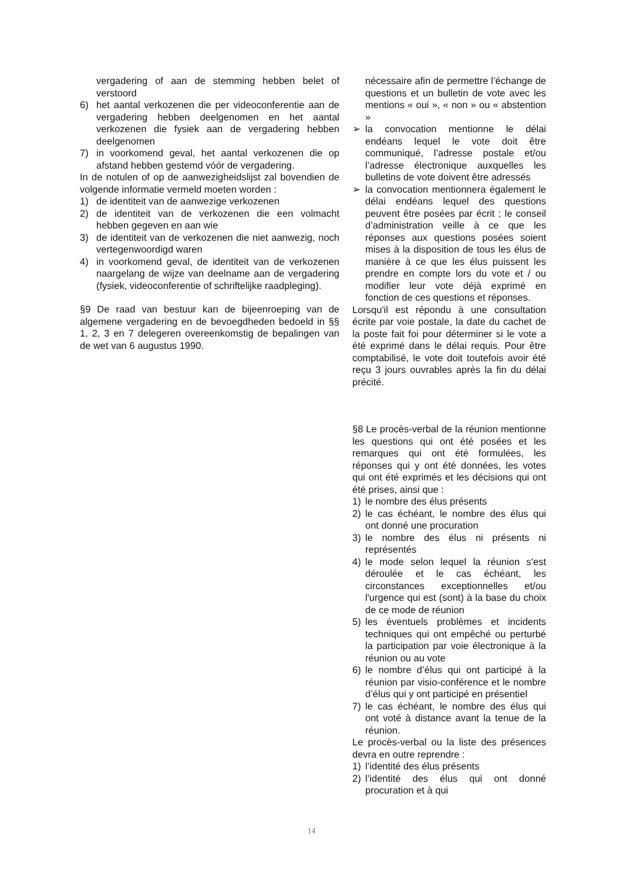vergadering of aan de stemming hebben belet of verstoord
6) het aantal verkozenen die per videoconferentie aan de vergadering hebben deelgenomen en het aantal verkozenen die fysiek aan de vergadering hebben deelgenomen
7) in voorkomend geval, het aantal verkozenen die op afstand hebben gestemd vóór de vergadering.
In de notulen of op de aanwezigheidslijst zal bovendien de volgende informatie vermeld moeten worden :
1) de identiteit van de aanwezige verkozenen
2) de identiteit van de verkozenen die een volmacht hebben gegeven en aan wie
3) de identiteit van de verkozenen die niet aanwezig, noch vertegenwoordigd waren
4) in voorkomend geval, de identiteit van de verkozenen naargelang de wijze van deelname aan de vergadering (fysiek, videoconferentie of schriftelijke raadpleging).
§9 De raad van bestuur kan de bijeenroeping van de algemene vergadering en de bevoegdheden bedoeld in §§ 1, 2, 3 en 7 delegeren overeenkomstig de bepalingen van de wet van 6 augustus 1990.
nécessaire afin de permettre l’échange de questions et un bulletin de vote avec les mentions « oui », « non » ou « abstention »
➢ la convocation mentionne le délai endéans lequel le vote doit être communiqué, l’adresse postale et/ou l’adresse électronique auxquelles les bulletins de vote doivent être adressés
➢ la convocation mentionnera également le délai endéans lequel des questions peuvent être posées par écrit ; le conseil d’administration veille à ce que les réponses aux questions posées soient mises à la disposition de tous les élus de manière à ce que les élus puissent les prendre en compte lors du vote et / ou modifier leur vote déjà exprimé en fonction de ces questions et réponses.
Lorsqu'il est répondu à une consultation écrite par voie postale, la date du cachet de la poste fait foi pour déterminer si le vote a été exprimé dans le délai requis. Pour être comptabilisé, le vote doit toutefois avoir été reçu 3 jours ouvrables après la fin du délai précité.
§8 Le procès-verbal de la réunion mentionne les questions qui ont été posées et les remarques qui ont été formulées, les réponses qui y ont été données, les votes qui ont été exprimés et les décisions qui ont été prises, ainsi que :
1) le nombre des élus présents
2) le cas échéant, le nombre des élus qui ont donné une procuration
3) le nombre des élus ni présents ni représentés
4) le mode selon lequel la réunion s'est déroulée et le cas échéant, les circonstances exceptionnelles et/ou l'urgence qui est (sont) à la base du choix de ce mode de réunion
5) les éventuels problèmes et incidents techniques qui ont empêché ou perturbé la participation par voie électronique à la réunion ou au vote
6) le nombre d’élus qui ont participé à la réunion par visio-conférence et le nombre d’élus qui y ont participé en présentiel
7) le cas échéant, le nombre des élus qui ont voté à distance avant la tenue de la réunion.
Le procès-verbal ou la liste des présences devra en outre reprendre :
1) l’identité des élus présents
2) l’identité des élus qui ont donné procuration et à qui
14